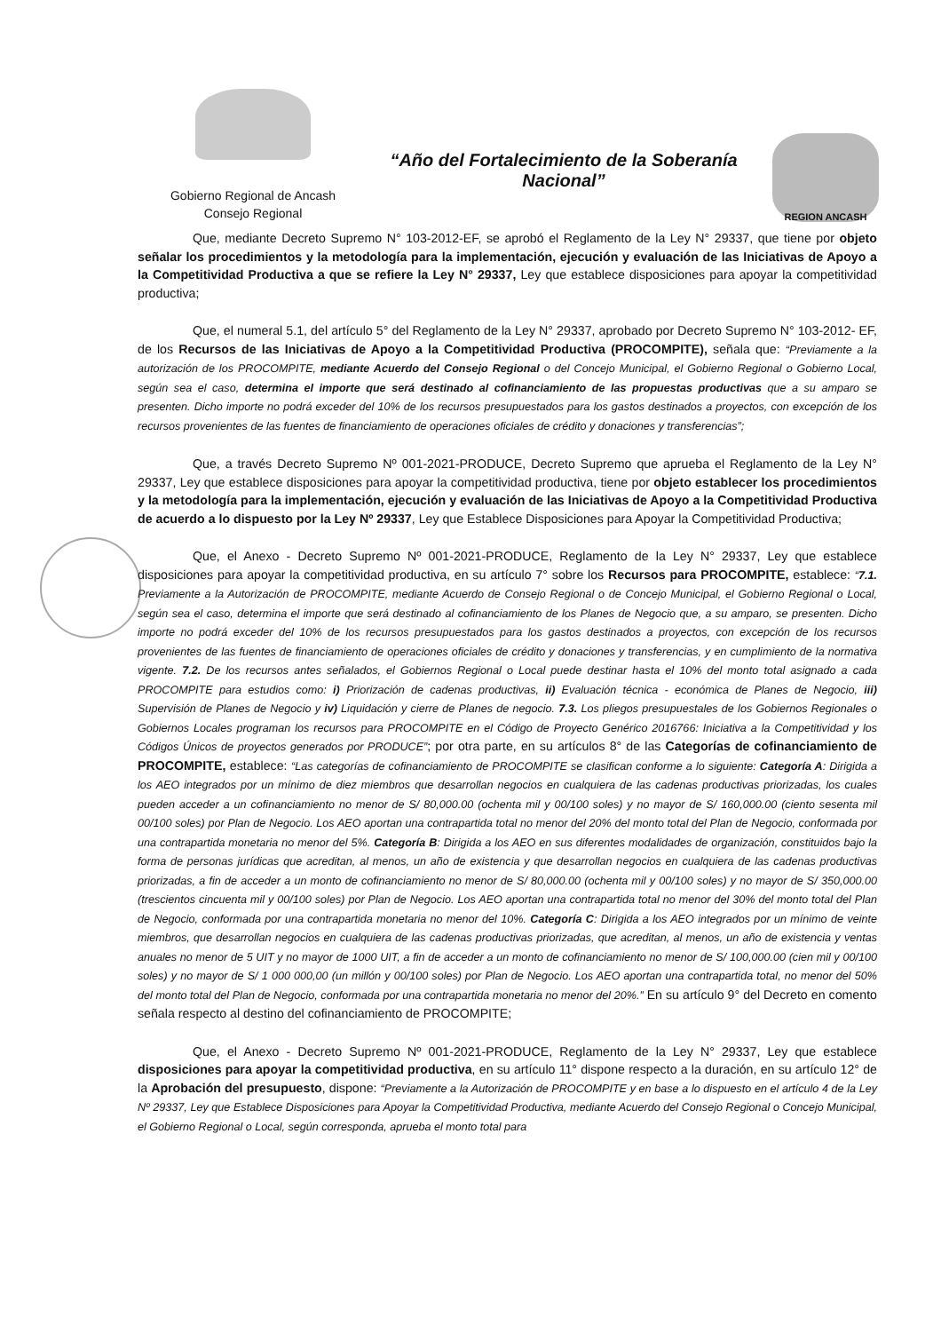Gobierno Regional de Ancash
Consejo Regional
“Año del Fortalecimiento de la Soberanía Nacional”
REGION ANCASH
Que, mediante Decreto Supremo N° 103-2012-EF, se aprobó el Reglamento de la Ley N° 29337, que tiene por objeto señalar los procedimientos y la metodología para la implementación, ejecución y evaluación de las Iniciativas de Apoyo a la Competitividad Productiva a que se refiere la Ley N° 29337, Ley que establece disposiciones para apoyar la competitividad productiva;
Que, el numeral 5.1, del artículo 5° del Reglamento de la Ley N° 29337, aprobado por Decreto Supremo N° 103-2012- EF, de los Recursos de las Iniciativas de Apoyo a la Competitividad Productiva (PROCOMPITE), señala que: “Previamente a la autorización de los PROCOMPITE, mediante Acuerdo del Consejo Regional o del Concejo Municipal, el Gobierno Regional o Gobierno Local, según sea el caso, determina el importe que será destinado al cofinanciamiento de las propuestas productivas que a su amparo se presenten. Dicho importe no podrá exceder del 10% de los recursos presupuestados para los gastos destinados a proyectos, con excepción de los recursos provenientes de las fuentes de financiamiento de operaciones oficiales de crédito y donaciones y transferencias”;
Que, a través Decreto Supremo Nº 001-2021-PRODUCE, Decreto Supremo que aprueba el Reglamento de la Ley N° 29337, Ley que establece disposiciones para apoyar la competitividad productiva, tiene por objeto establecer los procedimientos y la metodología para la implementación, ejecución y evaluación de las Iniciativas de Apoyo a la Competitividad Productiva de acuerdo a lo dispuesto por la Ley Nº 29337, Ley que Establece Disposiciones para Apoyar la Competitividad Productiva;
Que, el Anexo - Decreto Supremo Nº 001-2021-PRODUCE, Reglamento de la Ley N° 29337, Ley que establece disposiciones para apoyar la competitividad productiva, en su artículo 7° sobre los Recursos para PROCOMPITE, establece: “7.1. Previamente a la Autorización de PROCOMPITE, mediante Acuerdo de Consejo Regional o de Concejo Municipal, el Gobierno Regional o Local, según sea el caso, determina el importe que será destinado al cofinanciamiento de los Planes de Negocio que, a su amparo, se presenten. Dicho importe no podrá exceder del 10% de los recursos presupuestados para los gastos destinados a proyectos, con excepción de los recursos provenientes de las fuentes de financiamiento de operaciones oficiales de crédito y donaciones y transferencias, y en cumplimiento de la normativa vigente. 7.2. De los recursos antes señalados, el Gobiernos Regional o Local puede destinar hasta el 10% del monto total asignado a cada PROCOMPITE para estudios como: i) Priorización de cadenas productivas, ii) Evaluación técnica - económica de Planes de Negocio, iii) Supervisión de Planes de Negocio y iv) Liquidación y cierre de Planes de negocio. 7.3. Los pliegos presupuestales de los Gobiernos Regionales o Gobiernos Locales programan los recursos para PROCOMPITE en el Código de Proyecto Genérico 2016766: Iniciativa a la Competitividad y los Códigos Únicos de proyectos generados por PRODUCE”; por otra parte, en su artículos 8° de las Categorías de cofinanciamiento de PROCOMPITE, establece: “Las categorías de cofinanciamiento de PROCOMPITE se clasifican conforme a lo siguiente: Categoría A: Dirigida a los AEO integrados por un mínimo de diez miembros que desarrollan negocios en cualquiera de las cadenas productivas priorizadas, los cuales pueden acceder a un cofinanciamiento no menor de S/ 80,000.00 (ochenta mil y 00/100 soles) y no mayor de S/ 160,000.00 (ciento sesenta mil 00/100 soles) por Plan de Negocio. Los AEO aportan una contrapartida total no menor del 20% del monto total del Plan de Negocio, conformada por una contrapartida monetaria no menor del 5%. Categoría B: Dirigida a los AEO en sus diferentes modalidades de organización, constituidos bajo la forma de personas jurídicas que acreditan, al menos, un año de existencia y que desarrollan negocios en cualquiera de las cadenas productivas priorizadas, a fin de acceder a un monto de cofinanciamiento no menor de S/ 80,000.00 (ochenta mil y 00/100 soles) y no mayor de S/ 350,000.00 (trescientos cincuenta mil y 00/100 soles) por Plan de Negocio. Los AEO aportan una contrapartida total no menor del 30% del monto total del Plan de Negocio, conformada por una contrapartida monetaria no menor del 10%. Categoría C: Dirigida a los AEO integrados por un mínimo de veinte miembros, que desarrollan negocios en cualquiera de las cadenas productivas priorizadas, que acreditan, al menos, un año de existencia y ventas anuales no menor de 5 UIT y no mayor de 1000 UIT, a fin de acceder a un monto de cofinanciamiento no menor de S/ 100,000.00 (cien mil y 00/100 soles) y no mayor de S/ 1 000 000,00 (un millón y 00/100 soles) por Plan de Negocio. Los AEO aportan una contrapartida total, no menor del 50% del monto total del Plan de Negocio, conformada por una contrapartida monetaria no menor del 20%.” En su artículo 9° del Decreto en comento señala respecto al destino del cofinanciamiento de PROCOMPITE;
Que, el Anexo - Decreto Supremo Nº 001-2021-PRODUCE, Reglamento de la Ley N° 29337, Ley que establece disposiciones para apoyar la competitividad productiva, en su artículo 11° dispone respecto a la duración, en su artículo 12° de la Aprobación del presupuesto, dispone: “Previamente a la Autorización de PROCOMPITE y en base a lo dispuesto en el artículo 4 de la Ley Nº 29337, Ley que Establece Disposiciones para Apoyar la Competitividad Productiva, mediante Acuerdo del Consejo Regional o Concejo Municipal, el Gobierno Regional o Local, según corresponda, aprueba el monto total para